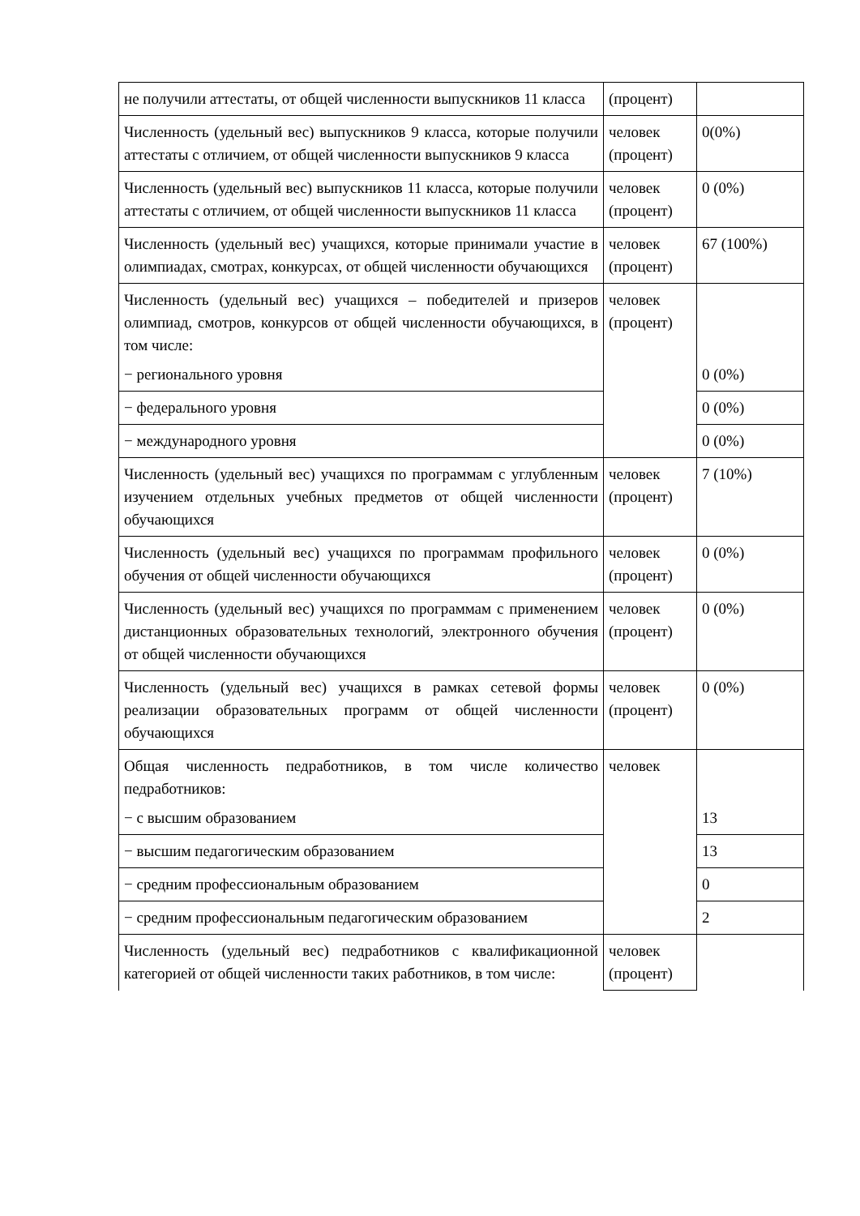| не получили аттестаты, от общей численности выпускников 11 класса | (процент) | |
| Численность (удельный вес) выпускников 9 класса, которые получили аттестаты с отличием, от общей численности выпускников 9 класса | человек (процент) | 0(0%) |
| Численность (удельный вес) выпускников 11 класса, которые получили аттестаты с отличием, от общей численности выпускников 11 класса | человек (процент) | 0 (0%) |
| Численность (удельный вес) учащихся, которые принимали участие в олимпиадах, смотрах, конкурсах, от общей численности обучающихся | человек (процент) | 67 (100%) |
| Численность (удельный вес) учащихся – победителей и призеров олимпиад, смотров, конкурсов от общей численности обучающихся, в том числе: − регионального уровня | человек (процент) | 0 (0%) |
| − федерального уровня | | 0 (0%) |
| − международного уровня | | 0 (0%) |
| Численность (удельный вес) учащихся по программам с углубленным изучением отдельных учебных предметов от общей численности обучающихся | человек (процент) | 7 (10%) |
| Численность (удельный вес) учащихся по программам профильного обучения от общей численности обучающихся | человек (процент) | 0 (0%) |
| Численность (удельный вес) учащихся по программам с применением дистанционных образовательных технологий, электронного обучения от общей численности обучающихся | человек (процент) | 0 (0%) |
| Численность (удельный вес) учащихся в рамках сетевой формы реализации образовательных программ от общей численности обучающихся | человек (процент) | 0 (0%) |
| Общая численность педработников, в том числе количество педработников: − с высшим образованием | человек | 13 |
| − высшим педагогическим образованием | | 13 |
| − средним профессиональным образованием | | 0 |
| − средним профессиональным педагогическим образованием | | 2 |
| Численность (удельный вес) педработников с квалификационной категорией от общей численности таких работников, в том числе: | человек (процент) | |